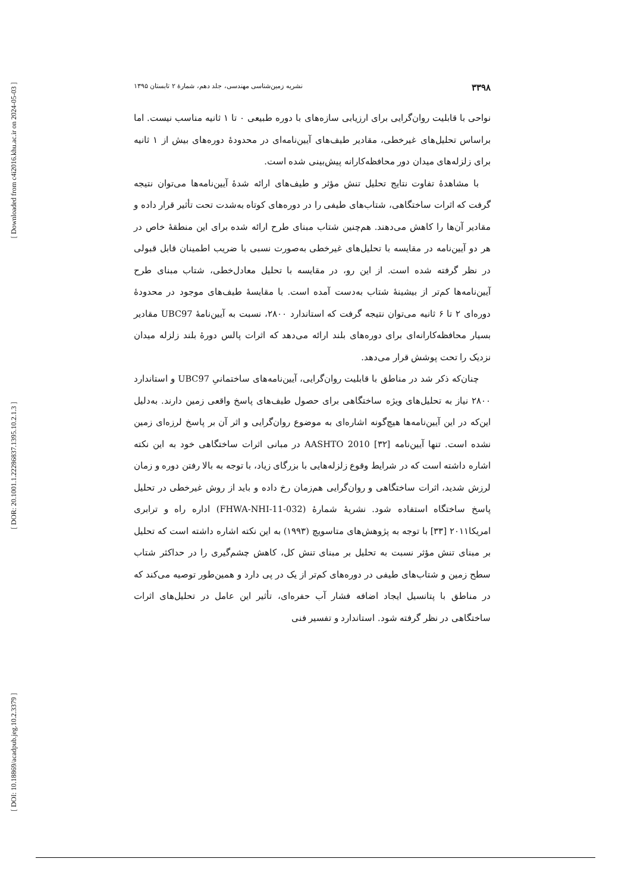[ Downloaded from c4i2016.khu.ac.ir on 2024-05-03 ]
[ DOR: 20.1001.1.22286837.1395.10.2.1.3 ]
[ DOI: 10.18869/acadpub.jeg.10.2.3379 ]
۳۳۹۸ نشریه زمین‌شناسی مهندسی، جلد دهم، شمارۀ ۲ تابستان ۱۳۹۵
نواحی با قابلیت روان‌گرایی برای ارزیابی سازه‌های با دوره طبیعی ۰ تا ۱ ثانیه مناسب نیست. اما براساس تحلیل‌های غیرخطی، مقادیر طیف‌های آیین‌نامه‌ای در محدودۀ دوره‌های بیش از ۱ ثانیه برای زلزله‌های میدان دور محافظه‌کارانه پیش‌بینی شده است.
با مشاهدۀ تفاوت نتایج تحلیل تنش مؤثر و طیف‌های ارائه شدۀ آیین‌نامه‌ها می‌توان نتیجه گرفت که اثرات ساختگاهی، شتاب‌های طیفی را در دوره‌های کوتاه به‌شدت تحت تأثیر قرار داده و مقادیر آن‌ها را کاهش می‌دهند. هم‌چنین شتاب مبنای طرح ارائه شده برای این منطقۀ خاص در هر دو آیین‌نامه در مقایسه با تحلیل‌های غیرخطی به‌صورت نسبی با ضریب اطمینان قابل قبولی در نظر گرفته شده است. از این رو، در مقایسه با تحلیل معادل‌خطی، شتاب مبنای طرح آیین‌نامه‌ها کم‌تر از بیشینۀ شتاب به‌دست آمده است. با مقایسۀ طیف‌های موجود در محدودۀ دوره‌ای ۲ تا ۶ ثانیه می‌توان نتیجه گرفت که استاندارد ۲۸۰۰، نسبت به آیین‌نامۀ UBC97 مقادیر بسیار محافظه‌کارانه‌ای برای دوره‌های بلند ارائه می‌دهد که اثرات پالس دورۀ بلند زلزله میدان نزدیک را تحت پوشش قرار می‌دهد.
چنان‌که ذکر شد در مناطق با قابلیت روان‌گرایی، آیین‌نامه‌های ساختمانیِ UBC97 و استاندارد ۲۸۰۰ نیاز به تحلیل‌های ویژه ساختگاهی برای حصول طیف‌های پاسخ واقعی زمین دارند. به‌دلیل این‌که در این آیین‌نامه‌ها هیچ‌گونه اشاره‌ای به موضوع روان‌گرایی و اثر آن بر پاسخ لرزه‌ای زمین نشده است. تنها آیین‌نامه AASHTO 2010 [۳۲] در مبانی اثرات ساختگاهی خود به این نکته اشاره داشته است که در شرایط وقوع زلزله‌هایی با بزرگای زیاد، با توجه به بالا رفتن دوره و زمان لرزش شدید، اثرات ساختگاهی و روان‌گرایی هم‌زمان رخ داده و باید از روش غیرخطی در تحلیل پاسخ ساختگاه استفاده شود. نشریۀ شمارۀ (FHWA-NHI-11-032) اداره راه و ترابری امریکا۲۰۱۱ [۳۳] با توجه به پژوهش‌های متاسویچ (۱۹۹۳) به این نکته اشاره داشته است که تحلیل بر مبنای تنش مؤثر نسبت به تحلیل بر مبنای تنش کل، کاهش چشم‌گیری را در حداکثر شتاب سطح زمین و شتاب‌های طیفی در دوره‌های کم‌تر از یک در پی دارد و همین‌طور توصیه می‌کند که در مناطق با پتانسیل ایجاد اضافه فشار آب حفره‌ای، تأثیر این عامل در تحلیل‌های اثرات ساختگاهی در نظر گرفته شود. استاندارد و تفسیر فنی